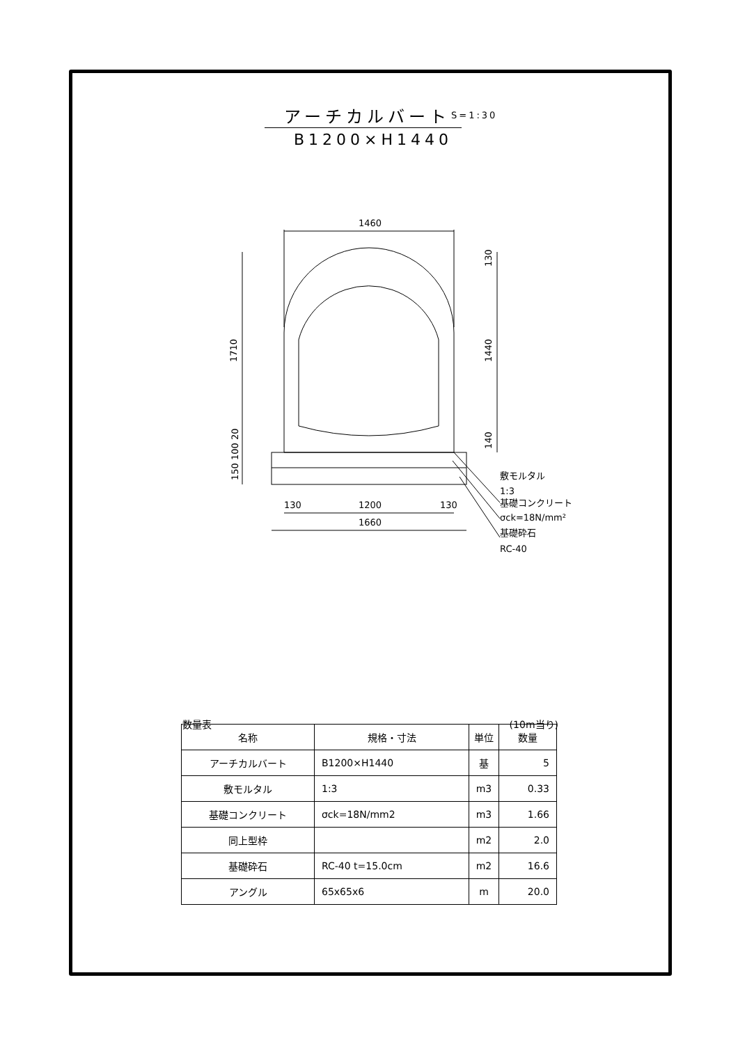アーチカルバート
S=1:30
B1200×H1440
1460
1200
1660
130
130
1710
1440
130
140
150 100 20
敷モルタル
1:3
基礎コンクリート
σck=18N/mm²
基礎砕石
RC-40
数量表 (10m当り)
| 名称 | 規格・寸法 | 単位 | 数量 |
| --- | --- | --- | --- |
| アーチカルバート | B1200×H1440 | 基 | 5 |
| 敷モルタル | 1:3 | m3 | 0.33 |
| 基礎コンクリート | σck=18N/mm2 | m3 | 1.66 |
| 同上型枠 | | m2 | 2.0 |
| 基礎砕石 | RC-40 t=15.0cm | m2 | 16.6 |
| アングル | 65x65x6 | m | 20.0 |